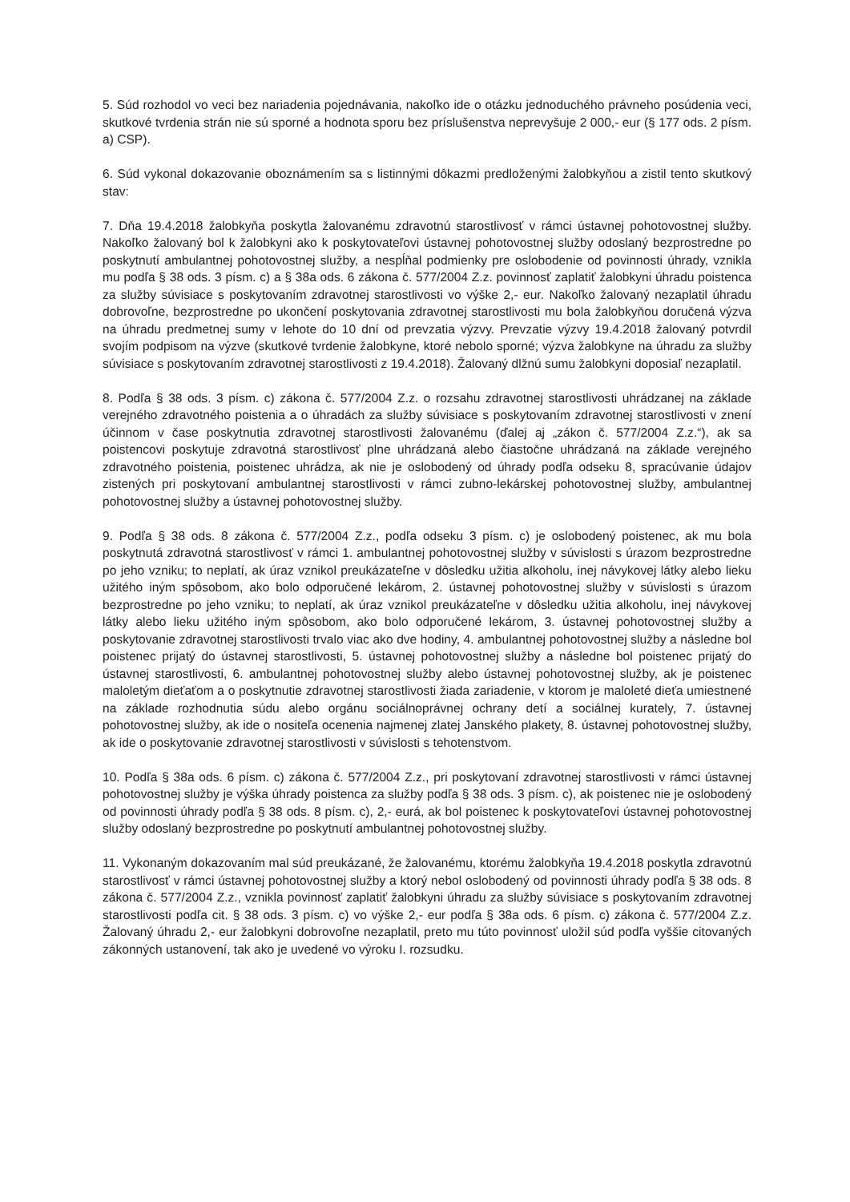5. Súd rozhodol vo veci bez nariadenia pojednávania, nakoľko ide o otázku jednoduchého právneho posúdenia veci, skutkové tvrdenia strán nie sú sporné a hodnota sporu bez príslušenstva neprevyšuje 2 000,- eur (§ 177 ods. 2 písm. a) CSP).
6. Súd vykonal dokazovanie oboznámením sa s listinnými dôkazmi predloženými žalobkyňou a zistil tento skutkový stav:
7. Dňa 19.4.2018 žalobkyňa poskytla žalovanému zdravotnú starostlivosť v rámci ústavnej pohotovostnej služby. Nakoľko žalovaný bol k žalobkyni ako k poskytovateľovi ústavnej pohotovostnej služby odoslaný bezprostredne po poskytnutí ambulantnej pohotovostnej služby, a nespĺňal podmienky pre oslobodenie od povinnosti úhrady, vznikla mu podľa § 38 ods. 3 písm. c) a § 38a ods. 6 zákona č. 577/2004 Z.z. povinnosť zaplatiť žalobkyni úhradu poistenca za služby súvisiace s poskytovaním zdravotnej starostlivosti vo výške 2,- eur. Nakoľko žalovaný nezaplatil úhradu dobrovoľne, bezprostredne po ukončení poskytovania zdravotnej starostlivosti mu bola žalobkyňou doručená výzva na úhradu predmetnej sumy v lehote do 10 dní od prevzatia výzvy. Prevzatie výzvy 19.4.2018 žalovaný potvrdil svojím podpisom na výzve (skutkové tvrdenie žalobkyne, ktoré nebolo sporné; výzva žalobkyne na úhradu za služby súvisiace s poskytovaním zdravotnej starostlivosti z 19.4.2018). Žalovaný dlžnú sumu žalobkyni doposiaľ nezaplatil.
8. Podľa § 38 ods. 3 písm. c) zákona č. 577/2004 Z.z. o rozsahu zdravotnej starostlivosti uhrádzanej na základe verejného zdravotného poistenia a o úhradách za služby súvisiace s poskytovaním zdravotnej starostlivosti v znení účinnom v čase poskytnutia zdravotnej starostlivosti žalovanému (ďalej aj „zákon č. 577/2004 Z.z.“), ak sa poistencovi poskytuje zdravotná starostlivosť plne uhrádzaná alebo čiastočne uhrádzaná na základe verejného zdravotného poistenia, poistenec uhrádza, ak nie je oslobodený od úhrady podľa odseku 8, spracúvanie údajov zistených pri poskytovaní ambulantnej starostlivosti v rámci zubno-lekárskej pohotovostnej služby, ambulantnej pohotovostnej služby a ústavnej pohotovostnej služby.
9. Podľa § 38 ods. 8 zákona č. 577/2004 Z.z., podľa odseku 3 písm. c) je oslobodený poistenec, ak mu bola poskytnutá zdravotná starostlivosť v rámci 1. ambulantnej pohotovostnej služby v súvislosti s úrazom bezprostredne po jeho vzniku; to neplatí, ak úraz vznikol preukázateľne v dôsledku užitia alkoholu, inej návykovej látky alebo lieku užitého iným spôsobom, ako bolo odporučené lekárom, 2. ústavnej pohotovostnej služby v súvislosti s úrazom bezprostredne po jeho vzniku; to neplatí, ak úraz vznikol preukázateľne v dôsledku užitia alkoholu, inej návykovej látky alebo lieku užitého iným spôsobom, ako bolo odporučené lekárom, 3. ústavnej pohotovostnej služby a poskytovanie zdravotnej starostlivosti trvalo viac ako dve hodiny, 4. ambulantnej pohotovostnej služby a následne bol poistenec prijatý do ústavnej starostlivosti, 5. ústavnej pohotovostnej služby a následne bol poistenec prijatý do ústavnej starostlivosti, 6. ambulantnej pohotovostnej služby alebo ústavnej pohotovostnej služby, ak je poistenec maloletým dieťaťom a o poskytnutie zdravotnej starostlivosti žiada zariadenie, v ktorom je maloleté dieťa umiestnené na základe rozhodnutia súdu alebo orgánu sociálnoprávnej ochrany detí a sociálnej kurately, 7. ústavnej pohotovostnej služby, ak ide o nositeľa ocenenia najmenej zlatej Janského plakety, 8. ústavnej pohotovostnej služby, ak ide o poskytovanie zdravotnej starostlivosti v súvislosti s tehotenstvom.
10. Podľa § 38a ods. 6 písm. c) zákona č. 577/2004 Z.z., pri poskytovaní zdravotnej starostlivosti v rámci ústavnej pohotovostnej služby je výška úhrady poistenca za služby podľa § 38 ods. 3 písm. c), ak poistenec nie je oslobodený od povinnosti úhrady podľa § 38 ods. 8 písm. c), 2,- eurá, ak bol poistenec k poskytovateľovi ústavnej pohotovostnej služby odoslaný bezprostredne po poskytnutí ambulantnej pohotovostnej služby.
11. Vykonaným dokazovaním mal súd preukázané, že žalovanému, ktorému žalobkyňa 19.4.2018 poskytla zdravotnú starostlivosť v rámci ústavnej pohotovostnej služby a ktorý nebol oslobodený od povinnosti úhrady podľa § 38 ods. 8 zákona č. 577/2004 Z.z., vznikla povinnosť zaplatiť žalobkyni úhradu za služby súvisiace s poskytovaním zdravotnej starostlivosti podľa cit. § 38 ods. 3 písm. c) vo výške 2,- eur podľa § 38a ods. 6 písm. c) zákona č. 577/2004 Z.z. Žalovaný úhradu 2,- eur žalobkyni dobrovoľne nezaplatil, preto mu túto povinnosť uložil súd podľa vyššie citovaných zákonných ustanovení, tak ako je uvedené vo výroku I. rozsudku.